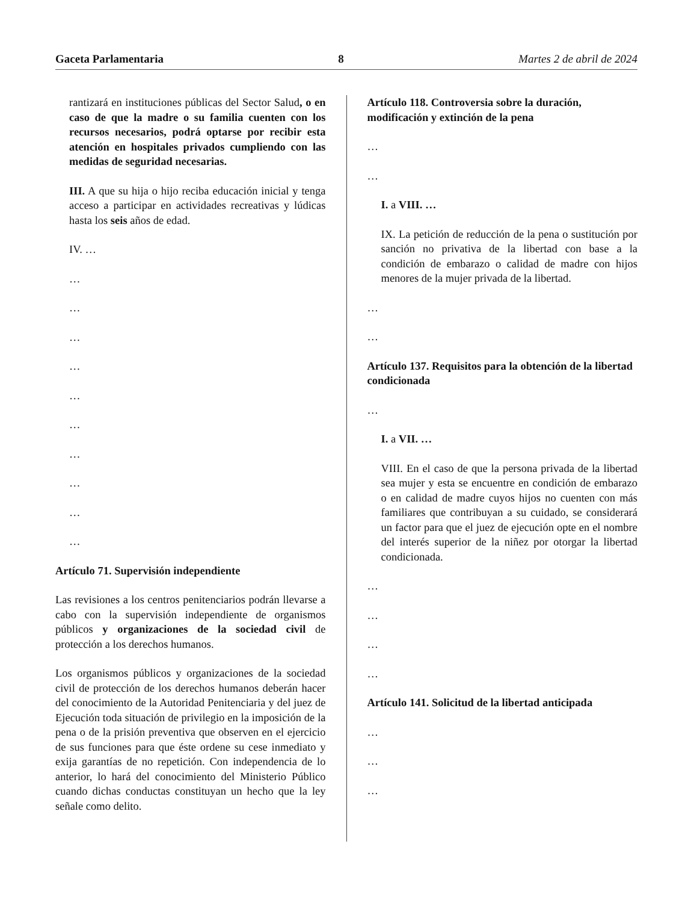Gaceta Parlamentaria 8 Martes 2 de abril de 2024
rantizará en instituciones públicas del Sector Salud, o en caso de que la madre o su familia cuenten con los recursos necesarios, podrá optarse por recibir esta atención en hospitales privados cumpliendo con las medidas de seguridad necesarias.
III. A que su hija o hijo reciba educación inicial y tenga acceso a participar en actividades recreativas y lúdicas hasta los seis años de edad.
IV. …
…
…
…
…
…
…
…
…
…
…
Artículo 71. Supervisión independiente
Las revisiones a los centros penitenciarios podrán llevarse a cabo con la supervisión independiente de organismos públicos y organizaciones de la sociedad civil de protección a los derechos humanos.
Los organismos públicos y organizaciones de la sociedad civil de protección de los derechos humanos deberán hacer del conocimiento de la Autoridad Penitenciaria y del juez de Ejecución toda situación de privilegio en la imposición de la pena o de la prisión preventiva que observen en el ejercicio de sus funciones para que éste ordene su cese inmediato y exija garantías de no repetición. Con independencia de lo anterior, lo hará del conocimiento del Ministerio Público cuando dichas conductas constituyan un hecho que la ley señale como delito.
Artículo 118. Controversia sobre la duración, modificación y extinción de la pena
…
…
I. a VIII. …
IX. La petición de reducción de la pena o sustitución por sanción no privativa de la libertad con base a la condición de embarazo o calidad de madre con hijos menores de la mujer privada de la libertad.
…
…
Artículo 137. Requisitos para la obtención de la libertad condicionada
…
I. a VII. …
VIII. En el caso de que la persona privada de la libertad sea mujer y esta se encuentre en condición de embarazo o en calidad de madre cuyos hijos no cuenten con más familiares que contribuyan a su cuidado, se considerará un factor para que el juez de ejecución opte en el nombre del interés superior de la niñez por otorgar la libertad condicionada.
…
…
…
…
Artículo 141. Solicitud de la libertad anticipada
…
…
…